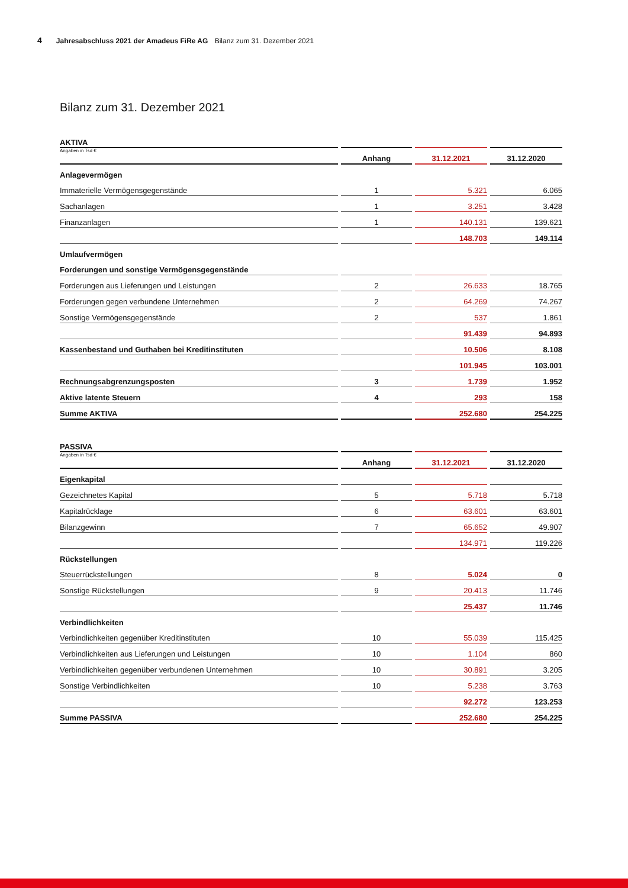4 Jahresabschluss 2021 der Amadeus FiRe AG Bilanz zum 31. Dezember 2021
Bilanz zum 31. Dezember 2021
AKTIVA
| Angaben in Tsd € | Anhang | 31.12.2021 | 31.12.2020 |
| --- | --- | --- | --- |
| Anlagevermögen | | | |
| Immaterielle Vermögensgegenstände | 1 | 5.321 | 6.065 |
| Sachanlagen | 1 | 3.251 | 3.428 |
| Finanzanlagen | 1 | 140.131 | 139.621 |
| | | 148.703 | 149.114 |
| Umlaufvermögen | | | |
| Forderungen und sonstige Vermögensgegenstände | | | |
| Forderungen aus Lieferungen und Leistungen | 2 | 26.633 | 18.765 |
| Forderungen gegen verbundene Unternehmen | 2 | 64.269 | 74.267 |
| Sonstige Vermögensgegenstände | 2 | 537 | 1.861 |
| | | 91.439 | 94.893 |
| Kassenbestand und Guthaben bei Kreditinstituten | | 10.506 | 8.108 |
| | | 101.945 | 103.001 |
| Rechnungsabgrenzungsposten | 3 | 1.739 | 1.952 |
| Aktive latente Steuern | 4 | 293 | 158 |
| Summe AKTIVA | | 252.680 | 254.225 |
PASSIVA
| Angaben in Tsd € | Anhang | 31.12.2021 | 31.12.2020 |
| --- | --- | --- | --- |
| Eigenkapital | | | |
| Gezeichnetes Kapital | 5 | 5.718 | 5.718 |
| Kapitalrücklage | 6 | 63.601 | 63.601 |
| Bilanzgewinn | 7 | 65.652 | 49.907 |
| | | 134.971 | 119.226 |
| Rückstellungen | | | |
| Steuerrückstellungen | 8 | 5.024 | 0 |
| Sonstige Rückstellungen | 9 | 20.413 | 11.746 |
| | | 25.437 | 11.746 |
| Verbindlichkeiten | | | |
| Verbindlichkeiten gegenüber Kreditinstituten | 10 | 55.039 | 115.425 |
| Verbindlichkeiten aus Lieferungen und Leistungen | 10 | 1.104 | 860 |
| Verbindlichkeiten gegenüber verbundenen Unternehmen | 10 | 30.891 | 3.205 |
| Sonstige Verbindlichkeiten | 10 | 5.238 | 3.763 |
| | | 92.272 | 123.253 |
| Summe PASSIVA | | 252.680 | 254.225 |